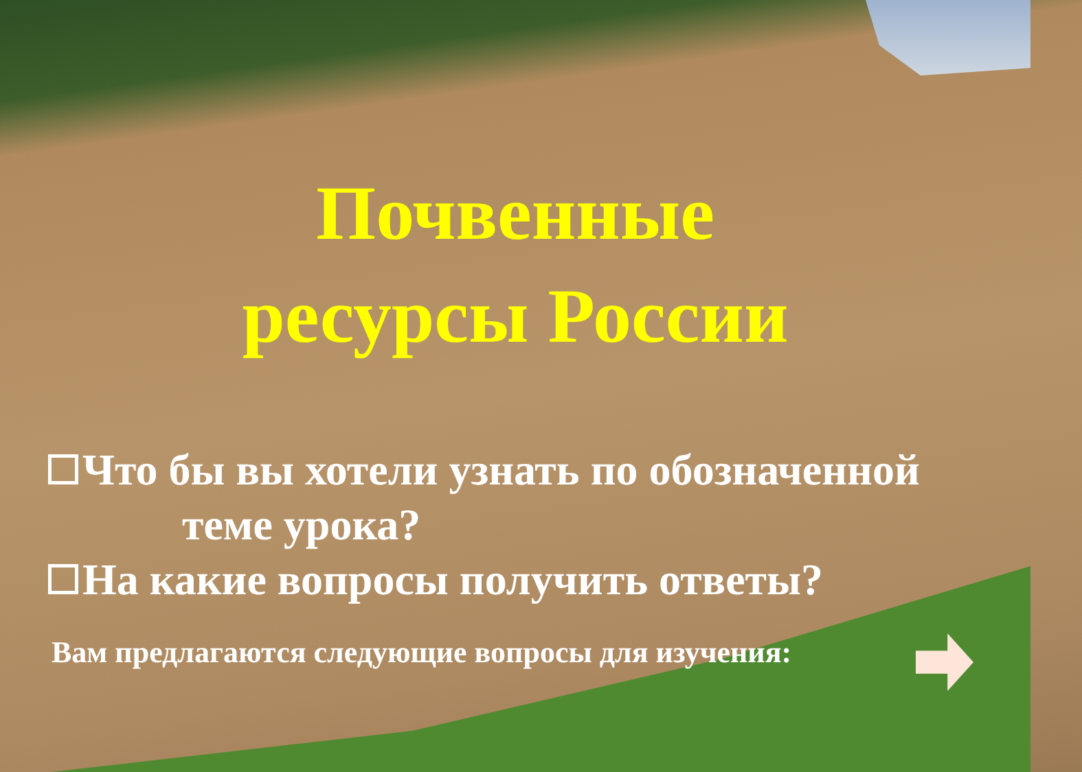Почвенные
ресурсы России
Что бы вы хотели узнать по обозначенной теме урока?
На какие вопросы получить ответы?
Вам предлагаются следующие вопросы для изучения: